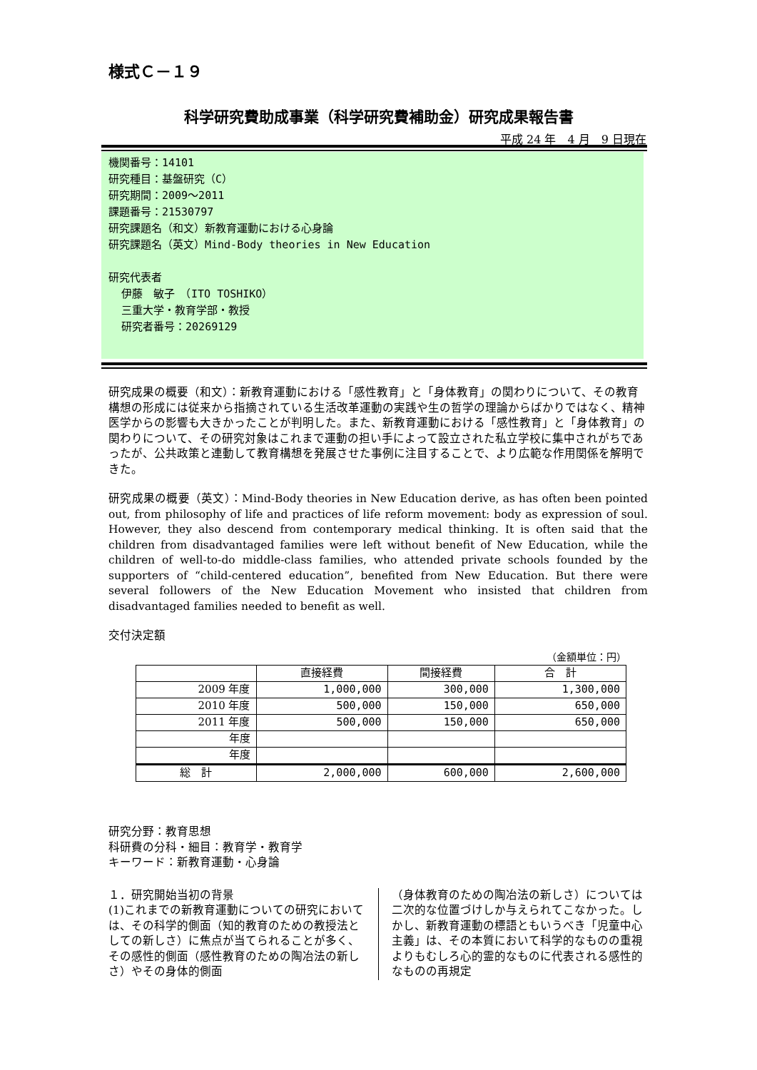様式Ｃ－１９
科学研究費助成事業（科学研究費補助金）研究成果報告書
平成 24 年　4 月　9 日現在
機関番号：14101
研究種目：基盤研究（C）
研究期間：2009～2011
課題番号：21530797
研究課題名（和文）新教育運動における心身論
研究課題名（英文）Mind-Body theories in New Education
研究代表者
伊藤　敏子　（ITO TOSHIKO）
三重大学・教育学部・教授
研究者番号：20269129
研究成果の概要（和文）：新教育運動における「感性教育」と「身体教育」の関わりについて、その教育構想の形成には従来から指摘されている生活改革運動の実践や生の哲学の理論からばかりではなく、精神医学からの影響も大きかったことが判明した。また、新教育運動における「感性教育」と「身体教育」の関わりについて、その研究対象はこれまで運動の担い手によって設立された私立学校に集中されがちであったが、公共政策と連動して教育構想を発展させた事例に注目することで、より広範な作用関係を解明できた。
研究成果の概要（英文）：Mind-Body theories in New Education derive, as has often been pointed out, from philosophy of life and practices of life reform movement: body as expression of soul. However, they also descend from contemporary medical thinking. It is often said that the children from disadvantaged families were left without benefit of New Education, while the children of well-to-do middle-class families, who attended private schools founded by the supporters of “child-centered education”, benefited from New Education. But there were several followers of the New Education Movement who insisted that children from disadvantaged families needed to benefit as well.
交付決定額
（金額単位：円）
| | 直接経費 | 間接経費 | 合 計 |
| --- | --- | --- | --- |
| 2009 年度 | 1,000,000 | 300,000 | 1,300,000 |
| 2010 年度 | 500,000 | 150,000 | 650,000 |
| 2011 年度 | 500,000 | 150,000 | 650,000 |
| 年度 | | | |
| 年度 | | | |
| 総 計 | 2,000,000 | 600,000 | 2,600,000 |
研究分野：教育思想
科研費の分科・細目：教育学・教育学
キーワード：新教育運動・心身論
１．研究開始当初の背景
(1)これまでの新教育運動についての研究においては、その科学的側面（知的教育のための教授法としての新しさ）に焦点が当てられることが多く、その感性的側面（感性教育のための陶冶法の新しさ）やその身体的側面
（身体教育のための陶冶法の新しさ）については二次的な位置づけしか与えられてこなかった。しかし、新教育運動の標語ともいうべき「児童中心主義」は、その本質において科学的なものの重視よりもむしろ心的霊的なものに代表される感性的なものの再規定